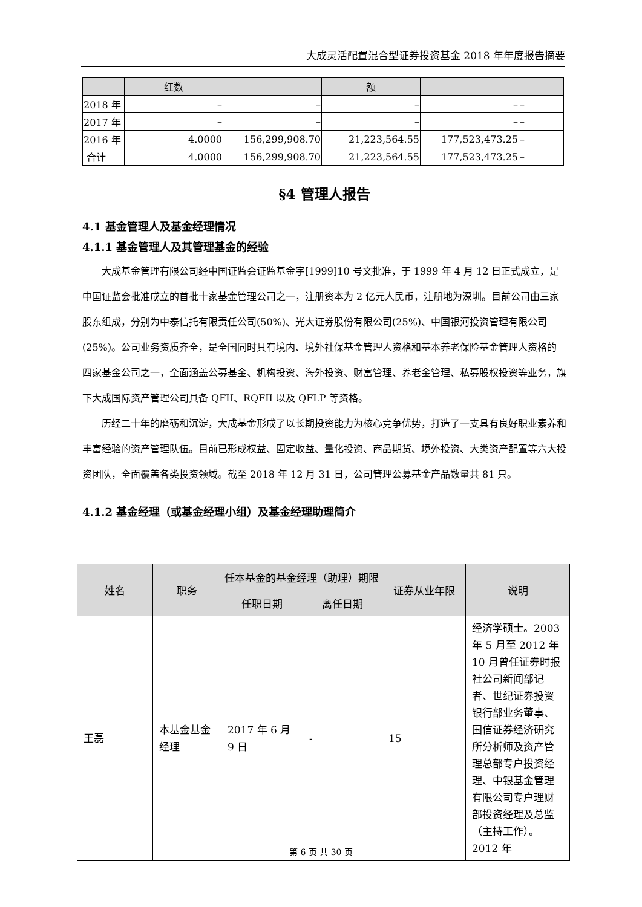大成灵活配置混合型证券投资基金 2018 年年度报告摘要
| | 红数 | | 额 | | |
| 2018 年 | – | – | – | – | – |
| 2017 年 | – | – | – | – | – |
| 2016 年 | 4.0000 | 156,299,908.70 | 21,223,564.55 | 177,523,473.25 | – |
| 合计 | 4.0000 | 156,299,908.70 | 21,223,564.55 | 177,523,473.25 | – |
§4 管理人报告
4.1 基金管理人及基金经理情况
4.1.1 基金管理人及其管理基金的经验
大成基金管理有限公司经中国证监会证监基金字[1999]10 号文批准，于 1999 年 4 月 12 日正式成立，是中国证监会批准成立的首批十家基金管理公司之一，注册资本为 2 亿元人民币，注册地为深圳。目前公司由三家股东组成，分别为中泰信托有限责任公司(50%)、光大证券股份有限公司(25%)、中国银河投资管理有限公司(25%)。公司业务资质齐全，是全国同时具有境内、境外社保基金管理人资格和基本养老保险基金管理人资格的四家基金公司之一，全面涵盖公募基金、机构投资、海外投资、财富管理、养老金管理、私募股权投资等业务，旗下大成国际资产管理公司具备 QFII、RQFII 以及 QFLP 等资格。
历经二十年的磨砺和沉淀，大成基金形成了以长期投资能力为核心竞争优势，打造了一支具有良好职业素养和丰富经验的资产管理队伍。目前已形成权益、固定收益、量化投资、商品期货、境外投资、大类资产配置等六大投资团队，全面覆盖各类投资领域。截至 2018 年 12 月 31 日，公司管理公募基金产品数量共 81 只。
4.1.2 基金经理（或基金经理小组）及基金经理助理简介
| 姓名 | 职务 | 任本基金的基金经理（助理）期限 | | 证券从业年限 | 说明 |
| --- | --- | --- | --- | --- | --- |
| | | 任职日期 | 离任日期 | | |
| 王磊 | 本基金基金经理 | 2017 年 6 月 9 日 | - | 15 | 经济学硕士。2003 年 5 月至 2012 年 10 月曾任证券时报社公司新闻部记者、世纪证券投资银行部业务董事、国信证券经济研究所分析师及资产管理总部专户投资经理、中银基金管理有限公司专户理财部投资经理及总监（主持工作）。2012 年 |
第 6 页 共 30 页